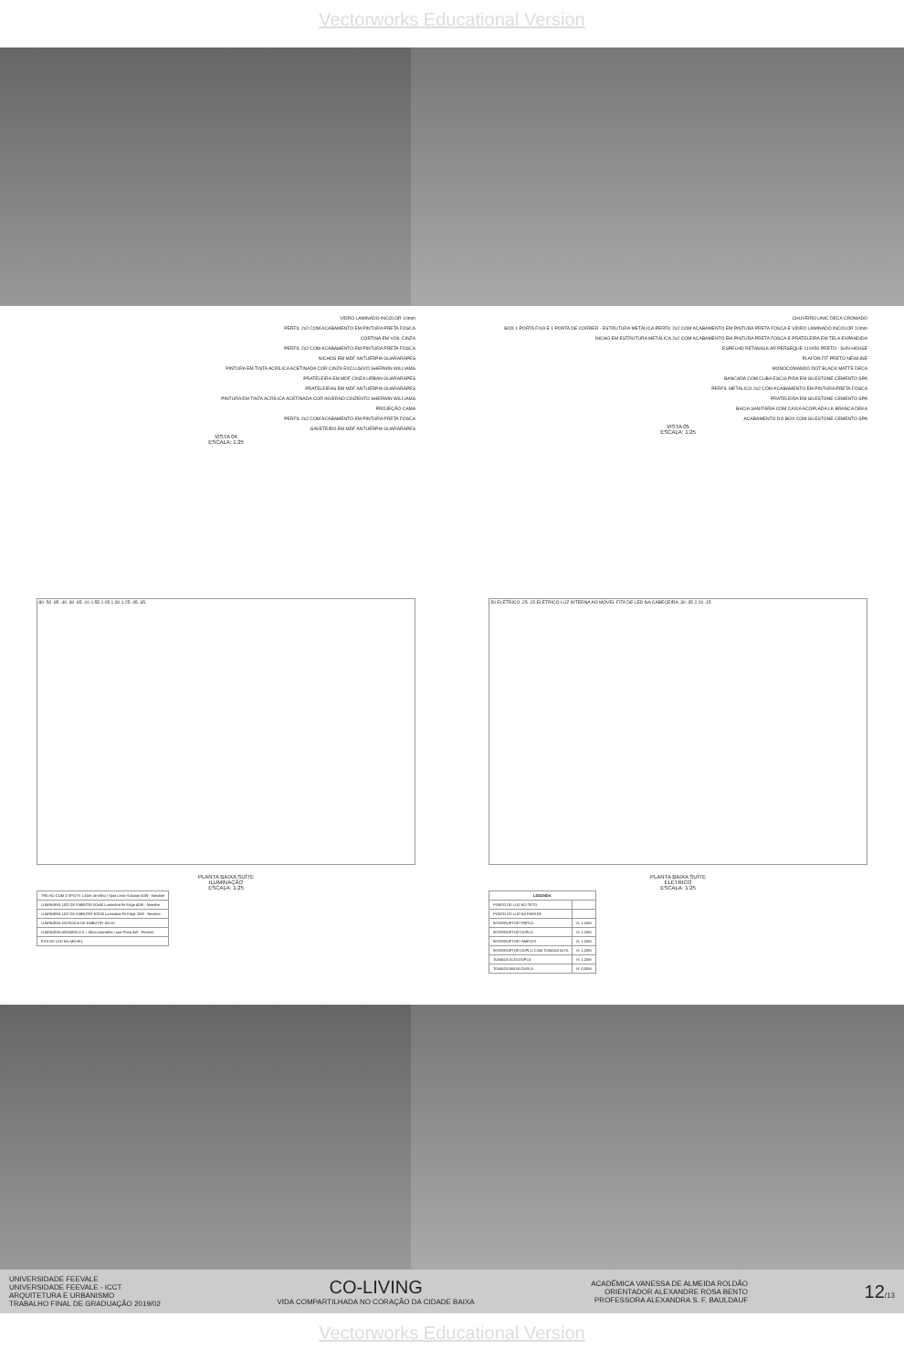Vectorworks Educational Version
VIDRO LAMINADO INCOLOR 10mm
PERFIL 2x2 COM ACABAMENTO EM PINTURA PRETA FOSCA
CORTINA EM VOIL CINZA
PERFIL 2x2 COM ACABAMENTO EM PINTURA PRETA FOSCA
NICHOS EM MDF ANTUÉRPIA GUARARAPES
PINTURA EM TINTA ACRÍLICA ACETINADA COR CINZA EXCLUSIVO SHERWIN WILLIAMS
PRATELEIRA EM MDF CINZA URBAN GUARARAPES
PRATELEIRAS EM MDF ANTUÉRPIA GUARARAPES
PINTURA EM TINTA ACRÍLICA ACETINADA COR INVERNO CINZENTO SHERWIN WILLIAMS
PROJEÇÃO CAMA
PERFIL 2x2 COM ACABAMENTO EM PINTURA PRETA FOSCA
GAVETEIRO EM MDF ANTUÉRPIA GUARARAPES
VISTA 04
ESCALA: 1:25
CHUVEIRO UNIC DECA CROMADO
BOX 1 PORTA FIXA E 1 PORTA DE CORRER - ESTRUTURA METÁLICA PERFIL 2x2 COM ACABAMENTO EM PINTURA PRETA FOSCA E VIDRO LAMINADO INCOLOR 10mm
NICHO EM ESTRUTURA METÁLICA 2x2 COM ACABAMENTO EM PINTURA PRETA FOSCA E PRATELEIRA EM TELA EXPANDIDA
ESPELHO RETANGULAR PERSEQUE 110X50 PRETO - SUN HOUSE
PLAFON FIT PRETO NEWLINE
MONOCOMANDO DOT BLACK MATTE DECA
BANCADA COM CUBA ESCULPIDA EM SILESTONE CEMENTO SPA
PERFIL METÁLICO 2x2 COM ACABAMENTO EM PINTURA PRETA FOSCA
PRATELEIRA EM SILESTONE CEMENTO SPA
BACIA SANITÁRIA COM CAIXA ACOPLADA LK BRANCA DEKA
ACABAMENTO DO BOX COM SILESTONE CEMENTO SPA
VISTA 05
ESCALA: 1:25
.80 .50 .85 .40 .30 .65 .10 1.55 1.05 1.30 1.25 .45 .65
PLANTA BAIXA SUÍTE
ILUMINAÇÃO
ESCALA: 1:25
| TRILHO COM 3 SPOTS 1,50m de trilho / Spot Lisse Solution 50W - Newline |
| LUMINÁRIA LED DE EMBUTIR 50x50 Luminária Fit Edge 40W - Newline |
| LUMINÁRIA LED DE EMBUTIR 30X30 Luminária Fit Edge 25W - Newline |
| LUMINÁRIA DICRÓICA DE EMBUTIR 10X10 |
| LUMINÁRIA ARANDELA h = 80cm Arandela Luna Preta 4W - Fenarte |
| FITA DE LED NO MÓVEL |
.50 ELÉTRICO .25 .15 ELÉTRICO LUZ INTERNA AO MÓVEL FITA DE LED NA CABECEIRA .30 .35 2.20 .15
PLANTA BAIXA SUÍTE
ELÉTRICO
ESCALA: 1:25
| LEGENDA | |
| --- | --- |
| PONTO DE LUZ NO TETO | |
| PONTO DE LUZ NA PAREDE | |
| INTERRUPTOR TRIPLO | H: 1,20M |
| INTERRUPTOR DUPLO | H: 1,20M |
| INTERRUPTOR SIMPLES | H: 1,20M |
| INTERRUPTOR DUPLO COM TOMADA ALTA | H: 1,20M |
| TOMADA ALTA DUPLA | H: 1,20M |
| TOMADA BAIXA DUPLA | H: 0,50M |
UNIVERSIDADE FEEVALE
UNIVERSIDADE FEEVALE - ICCT
ARQUITETURA E URBANISMO
TRABALHO FINAL DE GRADUAÇÃO 2019/02
CO-LIVING
VIDA COMPARTILHADA NO CORAÇÃO DA CIDADE BAIXA
ACADÊMICA VANESSA DE ALMEIDA ROLDÃO
ORIENTADOR ALEXANDRE ROSA BENTO
PROFESSORA ALEXANDRA S. F. BAULDAUF
12/13
Vectorworks Educational Version